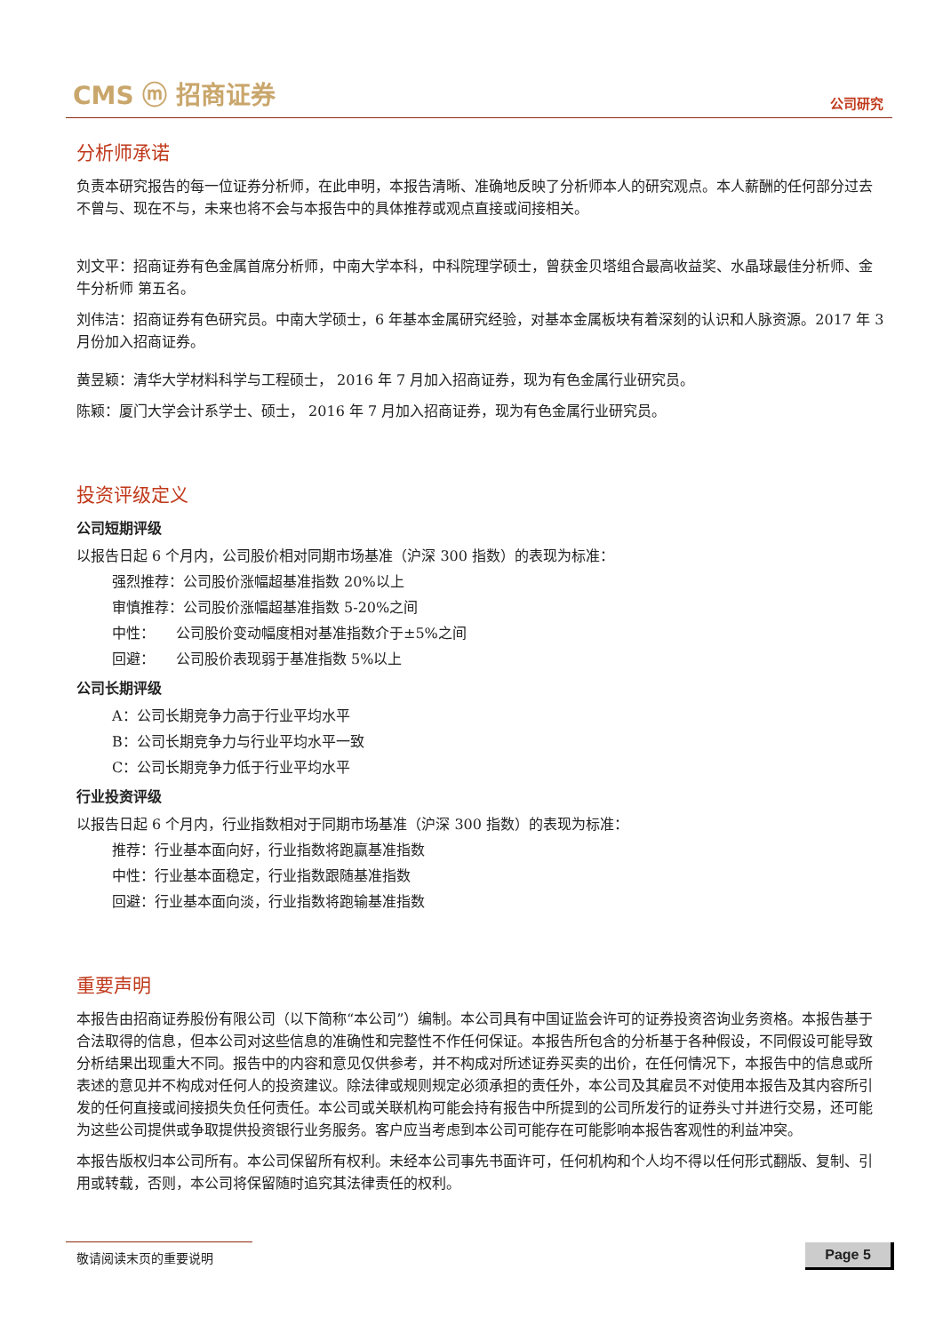CMS ⓜ 招商证券 公司研究
分析师承诺
负责本研究报告的每一位证券分析师，在此申明，本报告清晰、准确地反映了分析师本人的研究观点。本人薪酬的任何部分过去不曾与、现在不与，未来也将不会与本报告中的具体推荐或观点直接或间接相关。
刘文平：招商证券有色金属首席分析师，中南大学本科，中科院理学硕士，曾获金贝塔组合最高收益奖、水晶球最佳分析师、金牛分析师 第五名。
刘伟洁：招商证券有色研究员。中南大学硕士，6 年基本金属研究经验，对基本金属板块有着深刻的认识和人脉资源。2017 年 3 月份加入招商证券。
黄昱颖：清华大学材料科学与工程硕士， 2016 年 7 月加入招商证券，现为有色金属行业研究员。
陈颖：厦门大学会计系学士、硕士， 2016 年 7 月加入招商证券，现为有色金属行业研究员。
投资评级定义
公司短期评级
以报告日起 6 个月内，公司股价相对同期市场基准（沪深 300 指数）的表现为标准：
强烈推荐：公司股价涨幅超基准指数 20%以上
审慎推荐：公司股价涨幅超基准指数 5-20%之间
中性：　　公司股价变动幅度相对基准指数介于±5%之间
回避：　　公司股价表现弱于基准指数 5%以上
公司长期评级
A：公司长期竞争力高于行业平均水平
B：公司长期竞争力与行业平均水平一致
C：公司长期竞争力低于行业平均水平
行业投资评级
以报告日起 6 个月内，行业指数相对于同期市场基准（沪深 300 指数）的表现为标准：
推荐：行业基本面向好，行业指数将跑赢基准指数
中性：行业基本面稳定，行业指数跟随基准指数
回避：行业基本面向淡，行业指数将跑输基准指数
重要声明
本报告由招商证券股份有限公司（以下简称“本公司”）编制。本公司具有中国证监会许可的证券投资咨询业务资格。本报告基于合法取得的信息，但本公司对这些信息的准确性和完整性不作任何保证。本报告所包含的分析基于各种假设，不同假设可能导致分析结果出现重大不同。报告中的内容和意见仅供参考，并不构成对所述证券买卖的出价，在任何情况下，本报告中的信息或所表述的意见并不构成对任何人的投资建议。除法律或规则规定必须承担的责任外，本公司及其雇员不对使用本报告及其内容所引发的任何直接或间接损失负任何责任。本公司或关联机构可能会持有报告中所提到的公司所发行的证券头寸并进行交易，还可能为这些公司提供或争取提供投资银行业务服务。客户应当考虑到本公司可能存在可能影响本报告客观性的利益冲突。
本报告版权归本公司所有。本公司保留所有权利。未经本公司事先书面许可，任何机构和个人均不得以任何形式翻版、复制、引用或转载，否则，本公司将保留随时追究其法律责任的权利。
敬请阅读末页的重要说明 Page 5